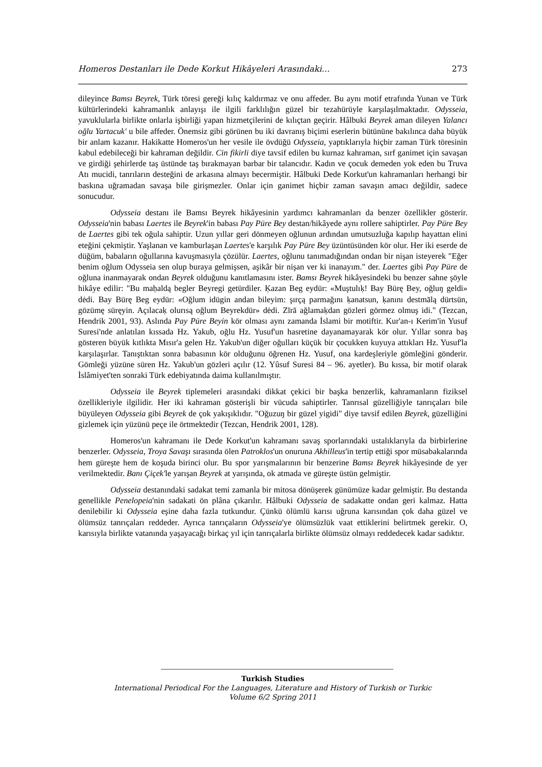Homeros Destanları ile Dede Korkut Hikâyeleri Arasındaki… 273
dileyince Bamsı Beyrek, Türk töresi gereği kılıç kaldırmaz ve onu affeder. Bu aynı motif etrafında Yunan ve Türk kültürlerindeki kahramanlık anlayışı ile ilgili farklılığın güzel bir tezahürüyle karşılaşılmaktadır. Odysseia, yavuklularla birlikte onlarla işbirliği yapan hizmetçilerini de kılıçtan geçirir. Hâlbuki Beyrek aman dileyen Yalancı oğlu Yartacuk' u bile affeder. Önemsiz gibi görünen bu iki davranış biçimi eserlerin bütününe bakılınca daha büyük bir anlam kazanır. Hakikatte Homeros'un her vesile ile övdüğü Odysseia, yaptıklarıyla hiçbir zaman Türk töresinin kabul edebileceği bir kahraman değildir. Cin fikirli diye tavsif edilen bu kurnaz kahraman, sırf ganimet için savaşan ve girdiği şehirlerde taş üstünde taş bırakmayan barbar bir talancıdır. Kadın ve çocuk demeden yok eden bu Truva Atı mucidi, tanrıların desteğini de arkasına almayı becermiştir. Hâlbuki Dede Korkut'un kahramanları herhangi bir baskına uğramadan savaşa bile girişmezler. Onlar için ganimet hiçbir zaman savaşın amacı değildir, sadece sonucudur.
Odysseia destanı ile Bamsı Beyrek hikâyesinin yardımcı kahramanları da benzer özellikler gösterir. Odysseia'nin babası Laertes ile Beyrek'in babası Pay Püre Bey destan/hikâyede aynı rollere sahiptirler. Pay Püre Bey de Laertes gibi tek oğula sahiptir. Uzun yıllar geri dönmeyen oğlunun ardından umutsuzluğa kapılıp hayattan elini eteğini çekmiştir. Yaşlanan ve kamburlaşan Laertes'e karşılık Pay Püre Bey üzüntüsünden kör olur. Her iki eserde de düğüm, babaların oğullarına kavuşmasıyla çözülür. Laertes, oğlunu tanımadığından ondan bir nişan isteyerek "Eğer benim oğlum Odysseia sen olup buraya gelmişsen, aşikâr bir nişan ver ki inanayım." der. Laertes gibi Pay Püre de oğluna inanmayarak ondan Beyrek olduğunu kanıtlamasını ister. Bamsı Beyrek hikâyesindeki bu benzer sahne şöyle hikâye edilir: "Bu maḥaldą begler Beyregi getürdiler. Ḳazan Beg eydür: «Muştulıḳ! Bay Bürę Bey, oğluŋ geldi» dėdi. Bay Bürę Beg eydür: «Oğlum idügin andan bileyim: şırçą parmağını ḳanatsun, ḳanını destmālą dürtsün, gözümę süręyin. Açılacaḳ olurısą oğlum Beyrekdür» dėdi. Zīrā ağlamaḳdan gözleri görmez olmuş idi." (Tezcan, Hendrik 2001, 93). Aslında Pay Püre Beyin kör olması aynı zamanda İslami bir motiftir. Kur'an-ı Kerim'in Yusuf Suresi'nde anlatılan kıssada Hz. Yakub, oğlu Hz. Yusuf'un hasretine dayanamayarak kör olur. Yıllar sonra baş gösteren büyük kıtlıkta Mısır'a gelen Hz. Yakub'un diğer oğulları küçük bir çocukken kuyuya attıkları Hz. Yusuf'la karşılaşırlar. Tanıştıktan sonra babasının kör olduğunu öğrenen Hz. Yusuf, ona kardeşleriyle gömleğini gönderir. Gömleği yüzüne süren Hz. Yakub'un gözleri açılır (12. Yûsuf Suresi 84 – 96. ayetler). Bu kıssa, bir motif olarak İslâmiyet'ten sonraki Türk edebiyatında daima kullanılmıştır.
Odysseia ile Beyrek tiplemeleri arasındaki dikkat çekici bir başka benzerlik, kahramanların fiziksel özellikleriyle ilgilidir. Her iki kahraman gösterişli bir vücuda sahiptirler. Tanrısal güzelliğiyle tanrıçaları bile büyüleyen Odysseia gibi Beyrek de çok yakışıklıdır. "Oğuzuŋ bir güzel yigidi" diye tavsif edilen Beyrek, güzelliğini gizlemek için yüzünü peçe ile örtmektedir (Tezcan, Hendrik 2001, 128).
Homeros'un kahramanı ile Dede Korkut'un kahramanı savaş sporlarındaki ustalıklarıyla da birbirlerine benzerler. Odysseia, Troya Savaşı sırasında ölen Patroklos'un onuruna Akhilleus'in tertip ettiği spor müsabakalarında hem güreşte hem de koşuda birinci olur. Bu spor yarışmalarının bir benzerine Bamsı Beyrek hikâyesinde de yer verilmektedir. Banı Çiçek'le yarışan Beyrek at yarışında, ok atmada ve güreşte üstün gelmiştir.
Odysseia destanındaki sadakat temi zamanla bir mitosa dönüşerek günümüze kadar gelmiştir. Bu destanda genellikle Penelopeia'nin sadakati ön plâna çıkarılır. Hâlbuki Odysseia de sadakatte ondan geri kalmaz. Hatta denilebilir ki Odysseia eşine daha fazla tutkundur. Çünkü ölümlü karısı uğruna karısından çok daha güzel ve ölümsüz tanrıçaları reddeder. Ayrıca tanrıçaların Odysseia'ye ölümsüzlük vaat ettiklerini belirtmek gerekir. O, karısıyla birlikte vatanında yaşayacağı birkaç yıl için tanrıçalarla birlikte ölümsüz olmayı reddedecek kadar sadıktır.
Turkish Studies
International Periodical For the Languages, Literature and History of Turkish or Turkic
Volume 6/2 Spring 2011